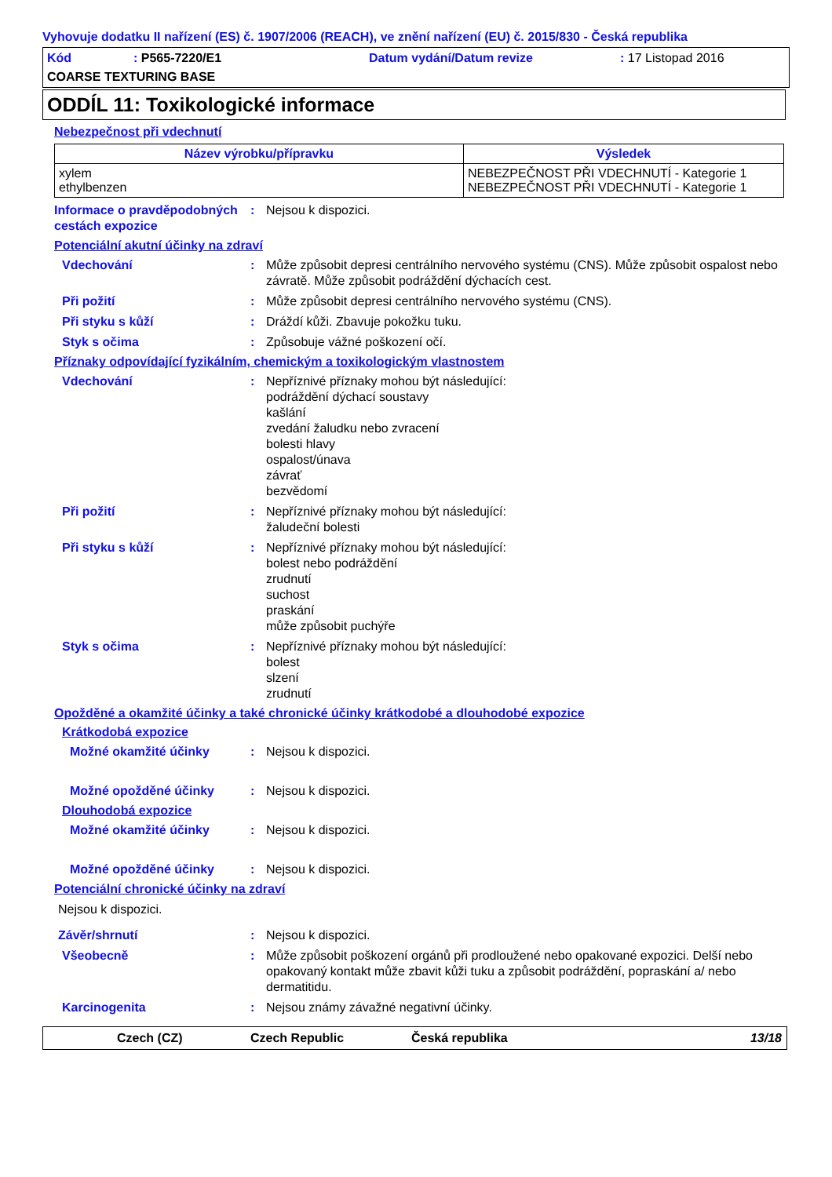Vyhovuje dodatku II nařízení (ES) č. 1907/2006 (REACH), ve znění nařízení (EU) č. 2015/830 - Česká republika
Kód: P565-7220/E1 Datum vydání/Datum revize: 17 Listopad 2016 COARSE TEXTURING BASE
ODDÍL 11: Toxikologické informace
Nebezpečnost při vdechnutí
| Název výrobku/přípravku | Výsledek |
| --- | --- |
| xylem ethylbenzen | NEBEZPEČNOST PŘI VDECHNUTÍ - Kategorie 1 NEBEZPEČNOST PŘI VDECHNUTÍ - Kategorie 1 |
Informace o pravděpodobných cestách expozice: Nejsou k dispozici.
Potenciální akutní účinky na zdraví
Vdechování: Může způsobit depresi centrálního nervového systému (CNS). Může způsobit ospalost nebo závratě. Může způsobit podráždění dýchacích cest.
Při požití: Může způsobit depresi centrálního nervového systému (CNS).
Při styku s kůží: Dráždí kůži. Zbavuje pokožku tuku.
Styk s očima: Způsobuje vážné poškození očí.
Příznaky odpovídající fyzikálním, chemickým a toxikologickým vlastnostem
Vdechování: Nepříznivé příznaky mohou být následující:
podráždění dýchací soustavy
kašlání
zvedání žaludku nebo zvracení
bolesti hlavy
ospalost/únava
závrať
bezvědomí
Při požití: Nepříznivé příznaky mohou být následující:
žaludeční bolesti
Při styku s kůží: Nepříznivé příznaky mohou být následující:
bolest nebo podráždění
zrudnutí
suchost
praskání
může způsobit puchýře
Styk s očima: Nepříznivé příznaky mohou být následující:
bolest
slzení
zrudnutí
Opožděné a okamžité účinky a také chronické účinky krátkodobé a dlouhodobé expozice
Krátkodobá expozice
Možné okamžité účinky: Nejsou k dispozici.
Možné opožděné účinky: Nejsou k dispozici.
Dlouhodobá expozice
Možné okamžité účinky: Nejsou k dispozici.
Možné opožděné účinky: Nejsou k dispozici.
Potenciální chronické účinky na zdraví
Nejsou k dispozici.
Závěr/shrnutí: Nejsou k dispozici.
Všeobecně: Může způsobit poškození orgánů při prodloužené nebo opakované expozici. Delší nebo opakovaný kontakt může zbavit kůži tuku a způsobit podráždění, popraskání a/ nebo dermatitidu.
Karcinogenita: Nejsou známy závažné negativní účinky.
Czech (CZ) Czech Republic Česká republika 13/18